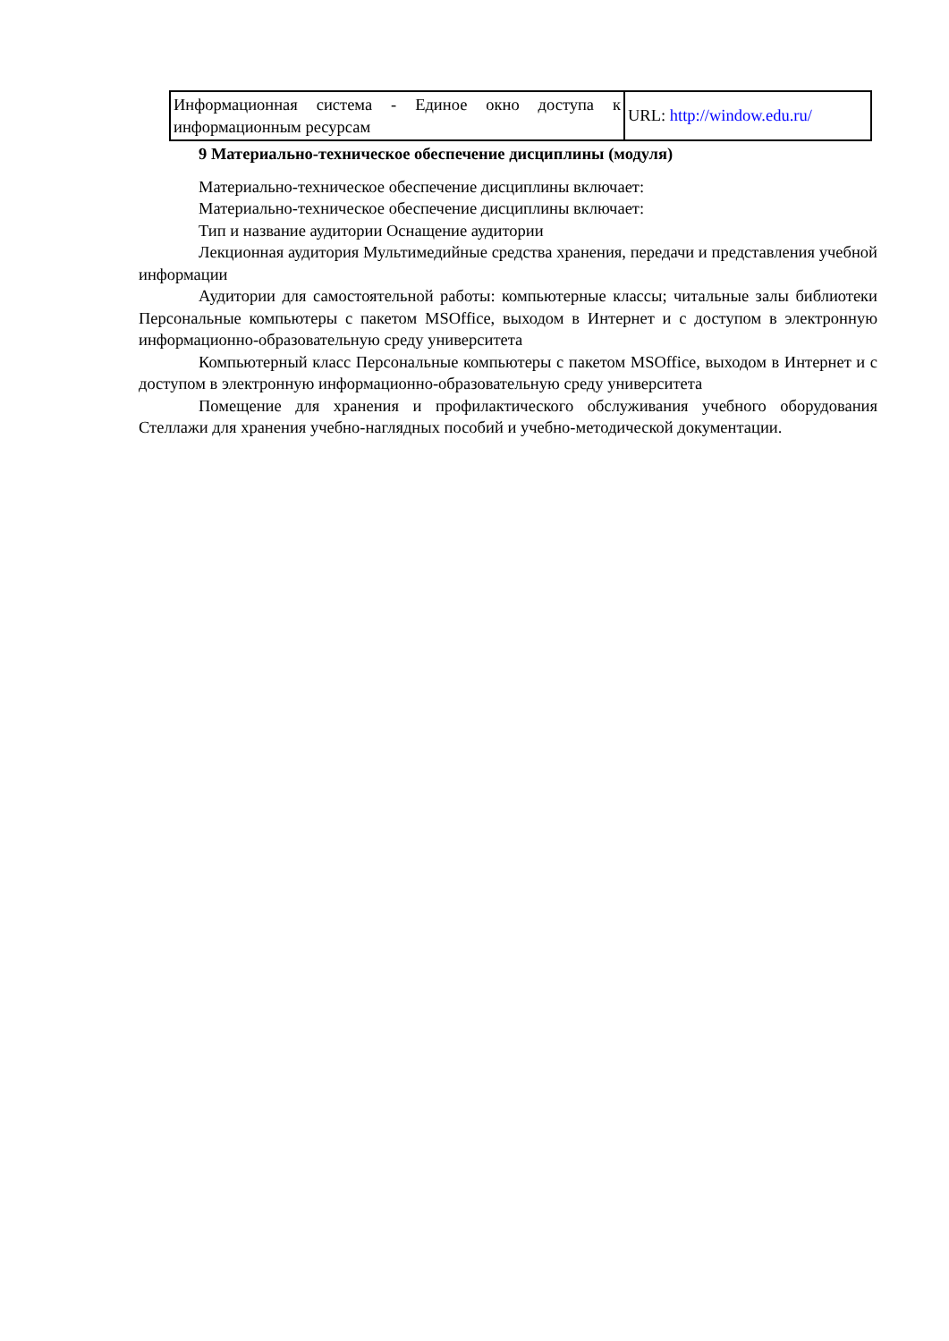| Информационная система - Единое окно доступа к информационным ресурсам | URL: http://window.edu.ru/ |
9 Материально-техническое обеспечение дисциплины (модуля)
Материально-техническое обеспечение дисциплины включает:
Материально-техническое обеспечение дисциплины включает:
Тип и название аудитории Оснащение аудитории
Лекционная аудитория Мультимедийные средства хранения, передачи и представления учебной информации
Аудитории для самостоятельной работы: компьютерные классы; читальные залы библиотеки Персональные компьютеры с пакетом MSOffice, выходом в Интернет и с доступом в электронную информационно-образовательную среду университета
Компьютерный класс Персональные компьютеры с пакетом MSOffice, выходом в Интернет и с доступом в электронную информационно-образовательную среду университета
Помещение для хранения и профилактического обслуживания учебного оборудования Стеллажи для хранения учебно-наглядных пособий и учебно-методической документации.